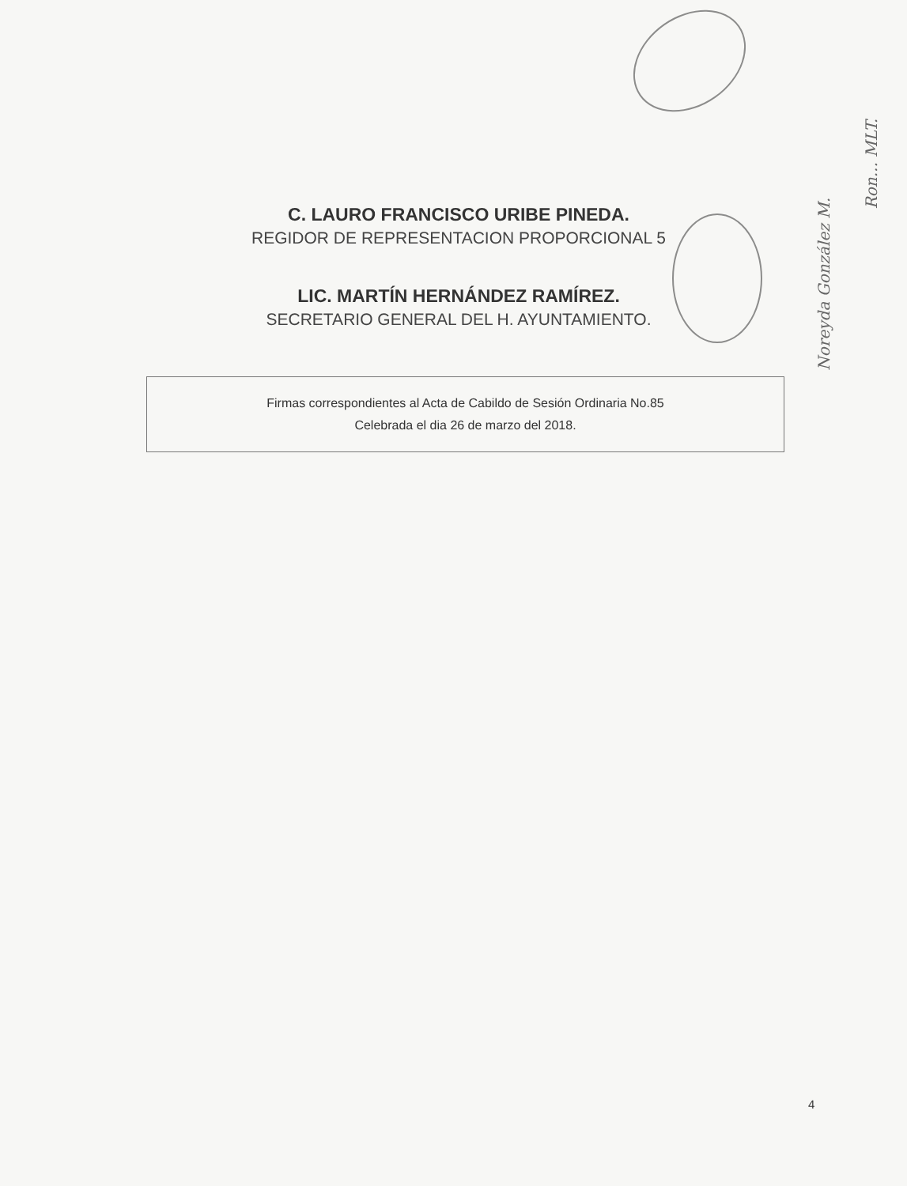C. LAURO FRANCISCO URIBE PINEDA.
REGIDOR DE REPRESENTACION PROPORCIONAL 5
LIC. MARTÍN HERNÁNDEZ RAMÍREZ.
SECRETARIO GENERAL DEL H. AYUNTAMIENTO.
Firmas correspondientes al Acta de Cabildo de Sesión Ordinaria No.85
Celebrada el dia 26 de marzo del 2018.
Noreyda González M.
Ron... MLT.
4